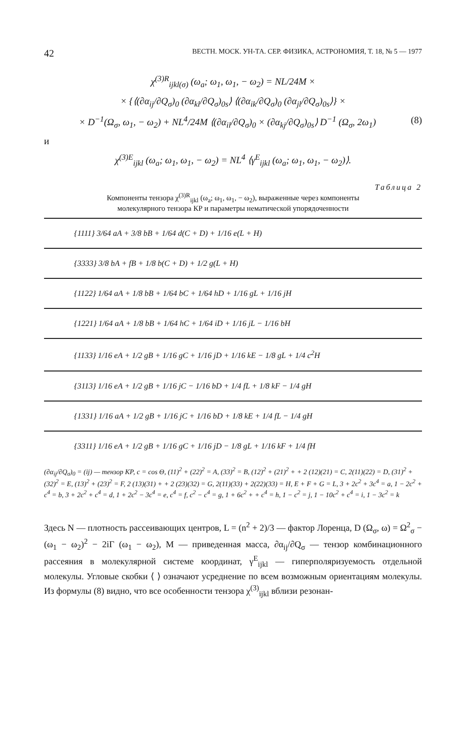42 ВЕСТН. МОСК. УН-ТА. СЕР. ФИЗИКА, АСТРОНОМИЯ, Т. 18, № 5 — 1977
χ<sup>(3)R</sup><sub>ijkl(σ)</sub> (ω<sub>a</sub>; ω<sub>1</sub>, ω<sub>1</sub>, − ω<sub>2</sub>) = NL/24M ×
× {⟨(∂α<sub>ij</sub>/∂Q<sub>σ</sub>)<sub>0</sub> (∂α<sub>kl</sub>/∂Q<sub>σ</sub>)<sub>0s</sub>⟩ ⟨(∂α<sub>ik</sub>/∂Q<sub>σ</sub>)<sub>0</sub> (∂α<sub>jl</sub>/∂Q<sub>σ</sub>)<sub>0s</sub>⟩} ×
× D<sup>−1</sup>(Ω<sub>σ</sub>, ω<sub>1</sub>, − ω<sub>2</sub>) + NL<sup>4</sup>/24M ⟨(∂α<sub>il</sub>/∂Q<sub>σ</sub>)<sub>0</sub> × (∂α<sub>kj</sub>/∂Q<sub>σ</sub>)<sub>0s</sub>⟩ D<sup>−1</sup> (Ω<sub>σ</sub>, 2ω<sub>1</sub>) (8)
и
χ<sup>(3)E</sup><sub>ijkl</sub> (ω<sub>a</sub>; ω<sub>1</sub>, ω<sub>1</sub>, − ω<sub>2</sub>) = NL<sup>4</sup> ⟨γ<sup>E</sup><sub>ijkl</sub> (ω<sub>a</sub>; ω<sub>1</sub>, ω<sub>1</sub>, − ω<sub>2</sub>)⟩.
Таблица 2
Компоненты тензора χ<sup>(3)R</sup><sub>ijkl</sub> (ω<sub>a</sub>; ω<sub>1</sub>, ω<sub>1</sub>, − ω<sub>2</sub>), выраженные через компоненты
молекулярного тензора КР и параметры нематической упорядоченности
| {1111} 3/64 aA + 3/8 bB + 1/64 d(C + D) + 1/16 e(L + H) |
| {3333} 3/8 bA + fB + 1/8 b(C + D) + 1/2 g(L + H) |
| {1122} 1/64 aA + 1/8 bB + 1/64 bC + 1/64 hD + 1/16 gL + 1/16 jH |
| {1221} 1/64 aA + 1/8 bB + 1/64 hC + 1/64 iD + 1/16 jL − 1/16 bH |
| {1133} 1/16 eA + 1/2 gB + 1/16 gC + 1/16 jD + 1/16 kE − 1/8 gL + 1/4 c<sup>2</sup>H |
| {3113} 1/16 eA + 1/2 gB + 1/16 jC − 1/16 bD + 1/4 fL + 1/8 kF − 1/4 gH |
| {1331} 1/16 aA + 1/2 gB + 1/16 jC + 1/16 bD + 1/8 kE + 1/4 fL − 1/4 gH |
| {3311} 1/16 eA + 1/2 gB + 1/16 gC + 1/16 jD − 1/8 gL + 1/16 kF + 1/4 fH |
(∂α<sub>ij</sub>/∂Q<sub>σ</sub>)<sub>0</sub> = (ij) — тензор КР, c = cos Θ, (11)<sup>2</sup> + (22)<sup>2</sup> = A, (33)<sup>2</sup> = B, (12)<sup>2</sup> + (21)<sup>2</sup> + + 2 (12)(21) = C, 2(11)(22) = D, (31)<sup>2</sup> + (32)<sup>2</sup> = E, (13)<sup>2</sup> + (23)<sup>2</sup> = F, 2 (13)(31) + + 2 (23)(32) = G, 2(11)(33) + 2(22)(33) = H, E + F + G = L, 3 + 2c<sup>2</sup> + 3c<sup>4</sup> = a, 1 − 2c<sup>2</sup> + c<sup>4</sup> = b, 3 + 2c<sup>2</sup> + c<sup>4</sup> = d, 1 + 2c<sup>2</sup> − 3c<sup>4</sup> = e, c<sup>4</sup> = f, c<sup>2</sup> − c<sup>4</sup> = g, 1 + 6c<sup>2</sup> + + c<sup>4</sup> = h, 1 − c<sup>2</sup> = j, 1 − 10c<sup>2</sup> + c<sup>4</sup> = i, 1 − 3c<sup>2</sup> = k
Здесь N — плотность рассеивающих центров, L = (n<sup>2</sup> + 2)/3 — фактор Лоренца, D (Ω<sub>σ</sub>, ω) = Ω<sup>2</sup><sub>σ</sub> − (ω<sub>1</sub> − ω<sub>2</sub>)<sup>2</sup> − 2iΓ (ω<sub>1</sub> − ω<sub>2</sub>), M — приведенная масса, ∂α<sub>ij</sub>/∂Q<sub>σ</sub> — тензор комбинационного рассеяния в молекулярной системе координат, γ<sup>E</sup><sub>ijkl</sub> — гиперполяризуемость отдельной молекулы. Угловые скобки ⟨ ⟩ означают усреднение по всем возможным ориентациям молекулы. Из формулы (8) видно, что все особенности тензора χ<sup>(3)</sup><sub>ijkl</sub> вблизи резонан-